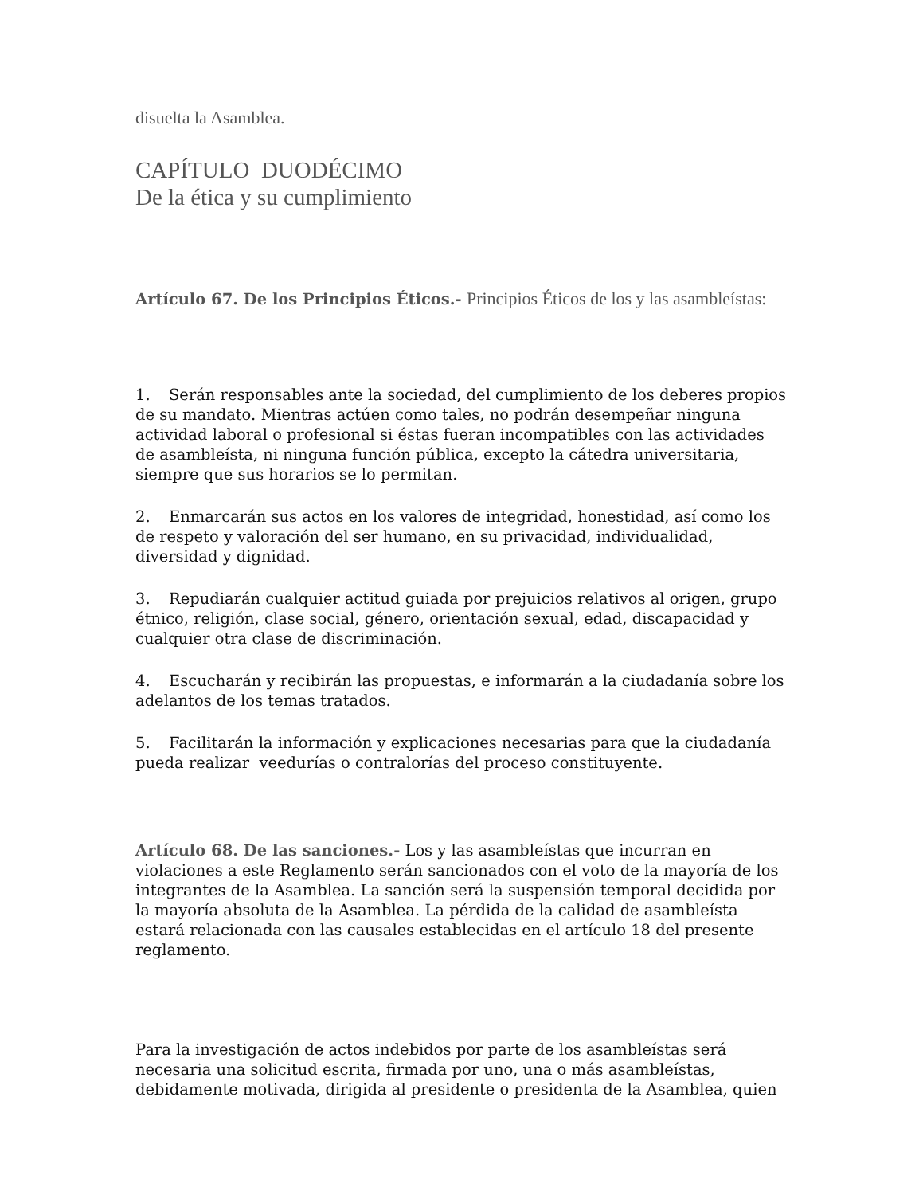disuelta la Asamblea.
CAPÍTULO DUODÉCIMO
De la ética y su cumplimiento
Artículo 67. De los Principios Éticos.- Principios Éticos de los y las asambleístas:
1. Serán responsables ante la sociedad, del cumplimiento de los deberes propios de su mandato. Mientras actúen como tales, no podrán desempeñar ninguna actividad laboral o profesional si éstas fueran incompatibles con las actividades de asambleísta, ni ninguna función pública, excepto la cátedra universitaria, siempre que sus horarios se lo permitan.
2. Enmarcarán sus actos en los valores de integridad, honestidad, así como los de respeto y valoración del ser humano, en su privacidad, individualidad, diversidad y dignidad.
3. Repudiarán cualquier actitud guiada por prejuicios relativos al origen, grupo étnico, religión, clase social, género, orientación sexual, edad, discapacidad y cualquier otra clase de discriminación.
4. Escucharán y recibirán las propuestas, e informarán a la ciudadanía sobre los adelantos de los temas tratados.
5. Facilitarán la información y explicaciones necesarias para que la ciudadanía pueda realizar veedurías o contralorías del proceso constituyente.
Artículo 68. De las sanciones.- Los y las asambleístas que incurran en violaciones a este Reglamento serán sancionados con el voto de la mayoría de los integrantes de la Asamblea. La sanción será la suspensión temporal decidida por la mayoría absoluta de la Asamblea. La pérdida de la calidad de asambleísta estará relacionada con las causales establecidas en el artículo 18 del presente reglamento.
Para la investigación de actos indebidos por parte de los asambleístas será necesaria una solicitud escrita, firmada por uno, una o más asambleístas, debidamente motivada, dirigida al presidente o presidenta de la Asamblea, quien